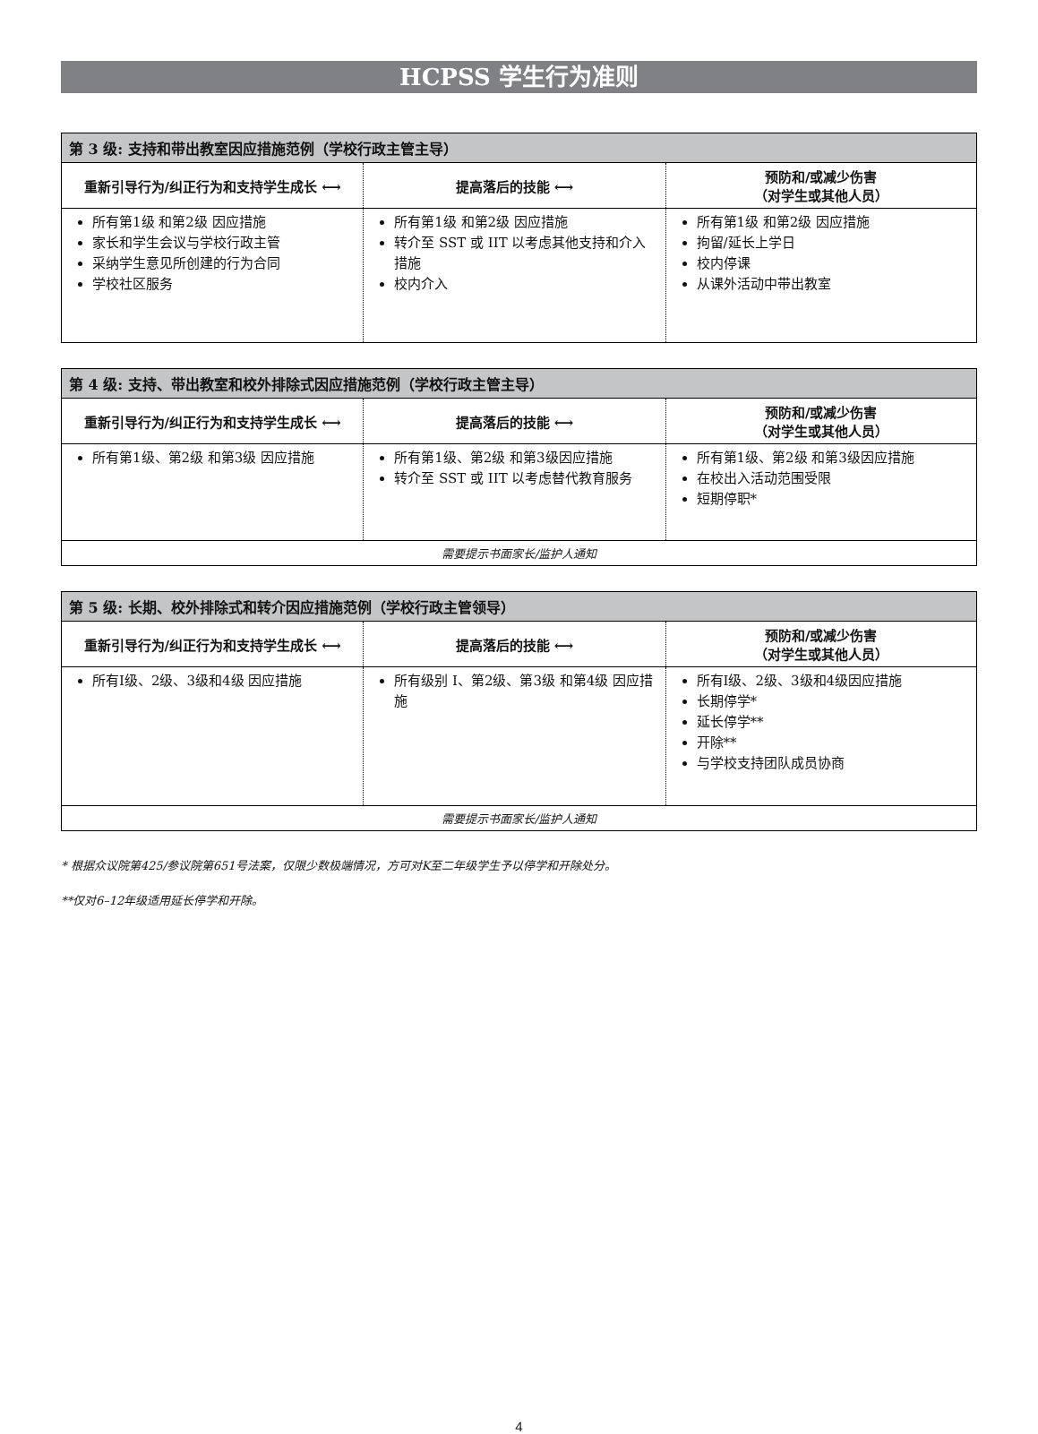HCPSS 学生行为准则
| 第 3 级: 支持和带出教室因应措施范例（学校行政主管主导） | | |
| --- | --- | --- |
| 重新引导行为/纠正行为和支持学生成长 ⟷ | 提高落后的技能 ⟷ | 预防和/或减少伤害 （对学生或其他人员） |
| 所有第1级 和第2级 因应措施 家长和学生会议与学校行政主管 采纳学生意见所创建的行为合同 学校社区服务 | 所有第1级 和第2级 因应措施 转介至 SST 或 IIT 以考虑其他支持和介入措施 校内介入 | 所有第1级 和第2级 因应措施 拘留/延长上学日 校内停课 从课外活动中带出教室 |
| 第 4 级: 支持、带出教室和校外排除式因应措施范例（学校行政主管主导） | | |
| --- | --- | --- |
| 重新引导行为/纠正行为和支持学生成长 ⟷ | 提高落后的技能 ⟷ | 预防和/或减少伤害 （对学生或其他人员） |
| 所有第1级、第2级 和第3级 因应措施 | 所有第1级、第2级 和第3级因应措施 转介至 SST 或 IIT 以考虑替代教育服务 | 所有第1级、第2级 和第3级因应措施 在校出入活动范围受限 短期停职* |
| 需要提示书面家长/监护人通知 | | |
| 第 5 级: 长期、校外排除式和转介因应措施范例（学校行政主管领导） | | |
| --- | --- | --- |
| 重新引导行为/纠正行为和支持学生成长 ⟷ | 提高落后的技能 ⟷ | 预防和/或减少伤害 （对学生或其他人员） |
| 所有I级、2级、3级和4级 因应措施 | 所有级别 I、第2级、第3级 和第4级 因应措施 | 所有I级、2级、3级和4级因应措施 长期停学* 延长停学** 开除** 与学校支持团队成员协商 |
| 需要提示书面家长/监护人通知 | | |
* 根据众议院第425/参议院第651号法案，仅限少数极端情况，方可对K至二年级学生予以停学和开除处分。
**仅对6–12年级适用延长停学和开除。
4